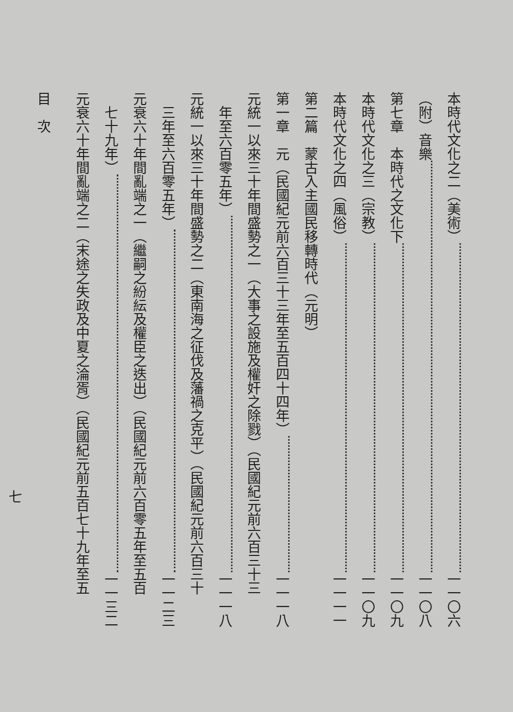本時代文化之二（美術） 一一〇六
（附）音樂 一一〇八
第七章　本時代之文化下 一一〇九
本時代文化之三（宗教） 一一〇九
本時代文化之四（風俗） 一一一一
第二篇　蒙古入主國民移轉時代（元明）
第一章　元（民國紀元前六百三十三年至五百四十四年） 一一一八
元統一以來三十年間盛勢之一（大事之設施及權奸之除戮）（民國紀元前六百三十三
　年至六百零五年） 一一一八
元統一以來三十年間盛勢之二（東南海之征伐及藩禍之克平）（民國紀元前六百三十
　三年至六百零五年） 一一二三
元衰六十年間亂端之一（繼嗣之紛紜及權臣之迭出）（民國紀元前六百零五年至五百
　七十九年） 一一三二
元衰六十年間亂端之二（末途之失政及中夏之淪胥）（民國紀元前五百七十九年至五
目　次
七